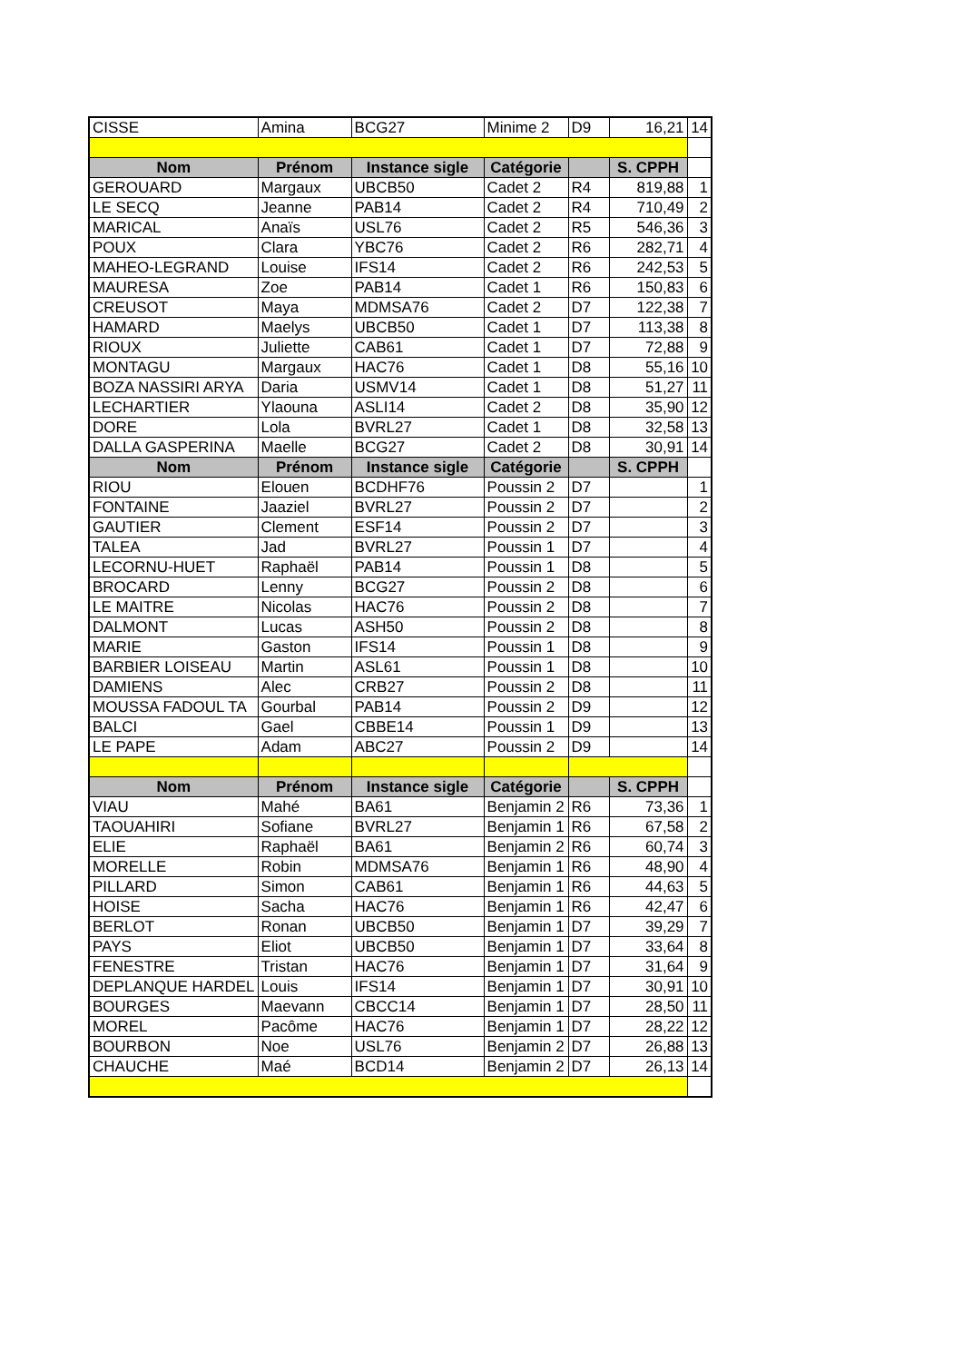| CISSE | Amina | BCG27 | Minime 2 | D9 | 16,21 | 14 |
| Nom | Prénom | Instance sigle | Catégorie | | S. CPPH | |
| GEROUARD | Margaux | UBCB50 | Cadet 2 | R4 | 819,88 | 1 |
| LE SECQ | Jeanne | PAB14 | Cadet 2 | R4 | 710,49 | 2 |
| MARICAL | Anaïs | USL76 | Cadet 2 | R5 | 546,36 | 3 |
| POUX | Clara | YBC76 | Cadet 2 | R6 | 282,71 | 4 |
| MAHEO-LEGRAND | Louise | IFS14 | Cadet 2 | R6 | 242,53 | 5 |
| MAURESA | Zoe | PAB14 | Cadet 1 | R6 | 150,83 | 6 |
| CREUSOT | Maya | MDMSA76 | Cadet 2 | D7 | 122,38 | 7 |
| HAMARD | Maelys | UBCB50 | Cadet 1 | D7 | 113,38 | 8 |
| RIOUX | Juliette | CAB61 | Cadet 1 | D7 | 72,88 | 9 |
| MONTAGU | Margaux | HAC76 | Cadet 1 | D8 | 55,16 | 10 |
| BOZA NASSIRI ARYA | Daria | USMV14 | Cadet 1 | D8 | 51,27 | 11 |
| LECHARTIER | Ylaouna | ASLI14 | Cadet 2 | D8 | 35,90 | 12 |
| DORE | Lola | BVRL27 | Cadet 1 | D8 | 32,58 | 13 |
| DALLA GASPERINA | Maelle | BCG27 | Cadet 2 | D8 | 30,91 | 14 |
| Nom | Prénom | Instance sigle | Catégorie | | S. CPPH | |
| RIOU | Elouen | BCDHF76 | Poussin 2 | D7 | | 1 |
| FONTAINE | Jaaziel | BVRL27 | Poussin 2 | D7 | | 2 |
| GAUTIER | Clement | ESF14 | Poussin 2 | D7 | | 3 |
| TALEA | Jad | BVRL27 | Poussin 1 | D7 | | 4 |
| LECORNU-HUET | Raphaël | PAB14 | Poussin 1 | D8 | | 5 |
| BROCARD | Lenny | BCG27 | Poussin 2 | D8 | | 6 |
| LE MAITRE | Nicolas | HAC76 | Poussin 2 | D8 | | 7 |
| DALMONT | Lucas | ASH50 | Poussin 2 | D8 | | 8 |
| MARIE | Gaston | IFS14 | Poussin 1 | D8 | | 9 |
| BARBIER LOISEAU | Martin | ASL61 | Poussin 1 | D8 | | 10 |
| DAMIENS | Alec | CRB27 | Poussin 2 | D8 | | 11 |
| MOUSSA FADOUL TA | Gourbal | PAB14 | Poussin 2 | D9 | | 12 |
| BALCI | Gael | CBBE14 | Poussin 1 | D9 | | 13 |
| LE PAPE | Adam | ABC27 | Poussin 2 | D9 | | 14 |
| Nom | Prénom | Instance sigle | Catégorie | | S. CPPH | |
| VIAU | Mahé | BA61 | Benjamin 2 | R6 | 73,36 | 1 |
| TAOUAHIRI | Sofiane | BVRL27 | Benjamin 1 | R6 | 67,58 | 2 |
| ELIE | Raphaël | BA61 | Benjamin 2 | R6 | 60,74 | 3 |
| MORELLE | Robin | MDMSA76 | Benjamin 1 | R6 | 48,90 | 4 |
| PILLARD | Simon | CAB61 | Benjamin 1 | R6 | 44,63 | 5 |
| HOISE | Sacha | HAC76 | Benjamin 1 | R6 | 42,47 | 6 |
| BERLOT | Ronan | UBCB50 | Benjamin 1 | D7 | 39,29 | 7 |
| PAYS | Eliot | UBCB50 | Benjamin 1 | D7 | 33,64 | 8 |
| FENESTRE | Tristan | HAC76 | Benjamin 1 | D7 | 31,64 | 9 |
| DEPLANQUE HARDEL | Louis | IFS14 | Benjamin 1 | D7 | 30,91 | 10 |
| BOURGES | Maevann | CBCC14 | Benjamin 1 | D7 | 28,50 | 11 |
| MOREL | Pacôme | HAC76 | Benjamin 1 | D7 | 28,22 | 12 |
| BOURBON | Noe | USL76 | Benjamin 2 | D7 | 26,88 | 13 |
| CHAUCHE | Maé | BCD14 | Benjamin 2 | D7 | 26,13 | 14 |